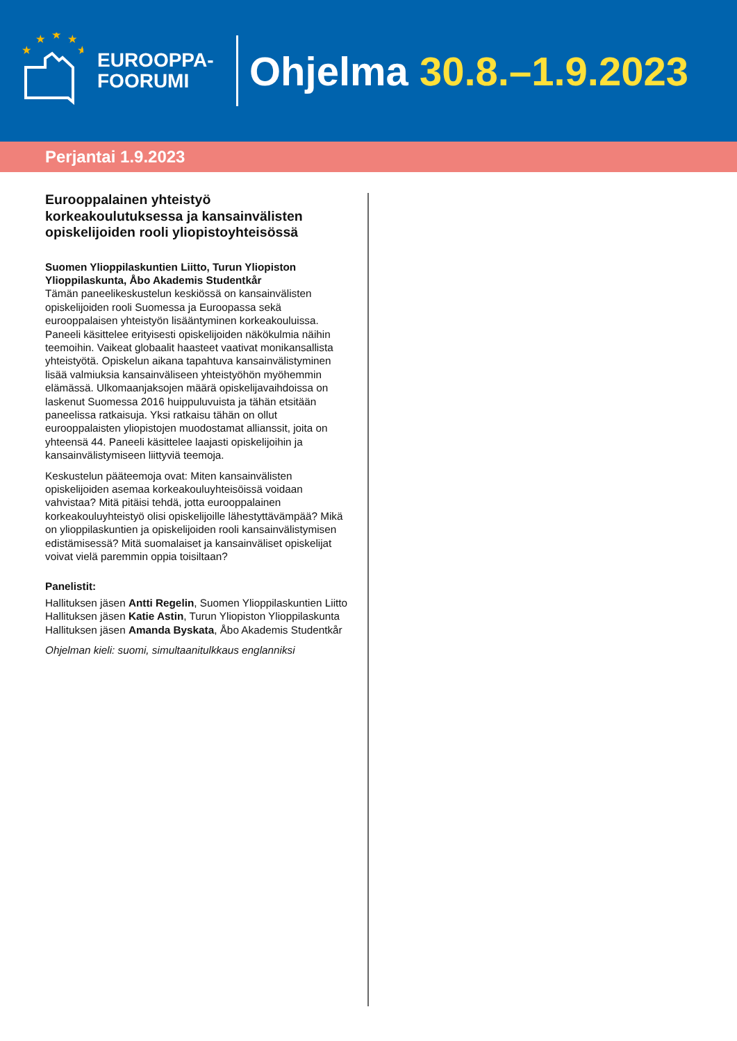★
★
★
★
★
EUROOPPA-
FOORUMI
Ohjelma 30.8.–1.9.2023
Perjantai 1.9.2023
Eurooppalainen yhteistyö korkeakoulutuksessa ja kansainvälisten opiskelijoiden rooli yliopistoyhteisössä
Suomen Ylioppilaskuntien Liitto, Turun Yliopiston Ylioppilaskunta, Åbo Akademis Studentkår
Tämän paneelikeskustelun keskiössä on kansainvälisten opiskelijoiden rooli Suomessa ja Euroopassa sekä eurooppalaisen yhteistyön lisääntyminen korkeakouluissa. Paneeli käsittelee erityisesti opiskelijoiden näkökulmia näihin teemoihin. Vaikeat globaalit haasteet vaativat monikansallista yhteistyötä. Opiskelun aikana tapahtuva kansainvälistyminen lisää valmiuksia kansainväliseen yhteistyöhön myöhemmin elämässä. Ulkomaanjaksojen määrä opiskelijavaihdoissa on laskenut Suomessa 2016 huippuluvuista ja tähän etsitään paneelissa ratkaisuja. Yksi ratkaisu tähän on ollut eurooppalaisten yliopistojen muodostamat allianssit, joita on yhteensä 44. Paneeli käsittelee laajasti opiskelijoihin ja kansainvälistymiseen liittyviä teemoja.
Keskustelun pääteemoja ovat: Miten kansainvälisten opiskelijoiden asemaa korkeakouluyhteisöissä voidaan vahvistaa? Mitä pitäisi tehdä, jotta eurooppalainen korkeakouluyhteistyö olisi opiskelijoille lähestyttävämpää? Mikä on ylioppilaskuntien ja opiskelijoiden rooli kansainvälistymisen edistämisessä? Mitä suomalaiset ja kansainväliset opiskelijat voivat vielä paremmin oppia toisiltaan?
Panelistit:
Hallituksen jäsen Antti Regelin, Suomen Ylioppilaskuntien Liitto
Hallituksen jäsen Katie Astin, Turun Yliopiston Ylioppilaskunta
Hallituksen jäsen Amanda Byskata, Åbo Akademis Studentkår
Ohjelman kieli: suomi, simultaanitulkkaus englanniksi